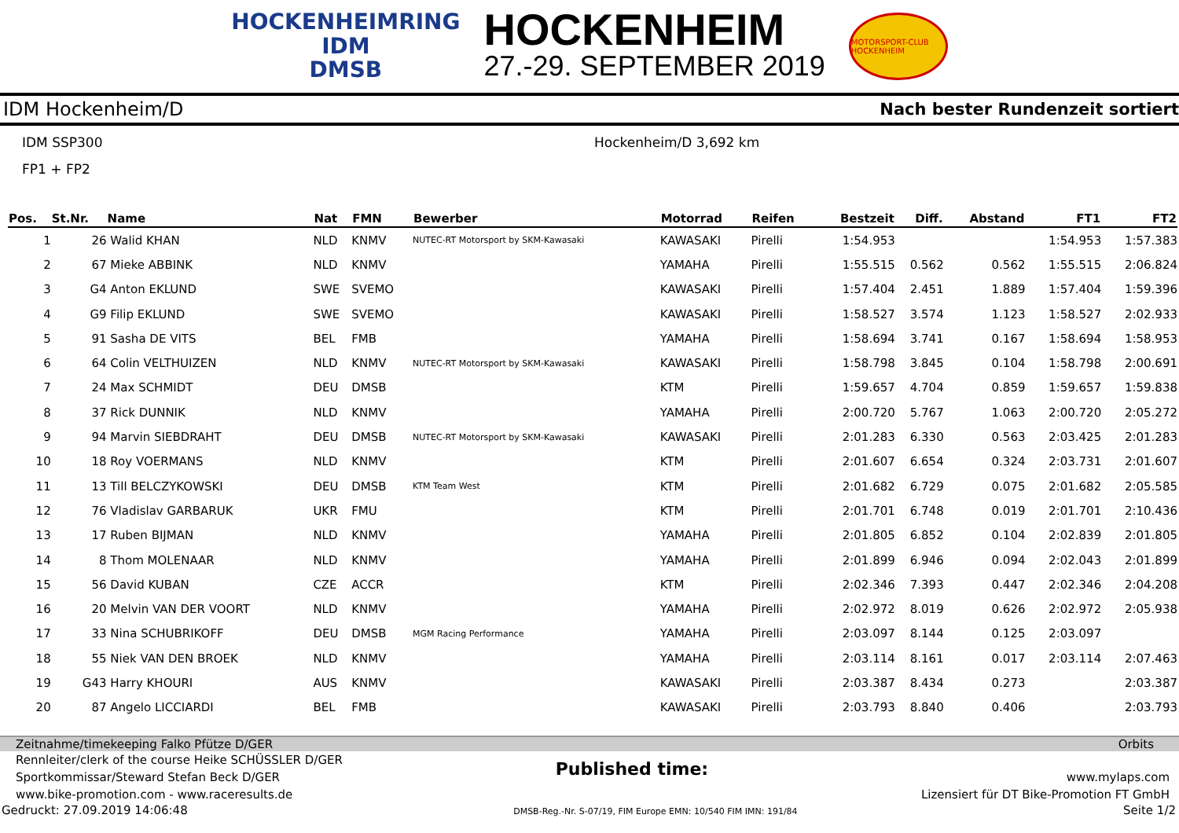HOCKENHEIMRING
IDM
DMSB
HOCKENHEIM
27.-29. SEPTEMBER 2019
MOTORSPORT-CLUB HOCKENHEIM
IDM Hockenheim/D Nach bester Rundenzeit sortiert
IDM SSP300
FP1 + FP2
Hockenheim/D 3,692 km
| Pos. | St.Nr. | Name | Nat | FMN | Bewerber | Motorrad | Reifen | Bestzeit | Diff. | Abstand | FT1 | FT2 |
| --- | --- | --- | --- | --- | --- | --- | --- | --- | --- | --- | --- | --- |
| 1 | 26 | Walid KHAN | NLD | KNMV | NUTEC-RT Motorsport by SKM-Kawasaki | KAWASAKI | Pirelli | 1:54.953 | | | 1:54.953 | 1:57.383 |
| 2 | 67 | Mieke ABBINK | NLD | KNMV | | YAMAHA | Pirelli | 1:55.515 | 0.562 | 0.562 | 1:55.515 | 2:06.824 |
| 3 | G4 | Anton EKLUND | SWE | SVEMO | | KAWASAKI | Pirelli | 1:57.404 | 2.451 | 1.889 | 1:57.404 | 1:59.396 |
| 4 | G9 | Filip EKLUND | SWE | SVEMO | | KAWASAKI | Pirelli | 1:58.527 | 3.574 | 1.123 | 1:58.527 | 2:02.933 |
| 5 | 91 | Sasha DE VITS | BEL | FMB | | YAMAHA | Pirelli | 1:58.694 | 3.741 | 0.167 | 1:58.694 | 1:58.953 |
| 6 | 64 | Colin VELTHUIZEN | NLD | KNMV | NUTEC-RT Motorsport by SKM-Kawasaki | KAWASAKI | Pirelli | 1:58.798 | 3.845 | 0.104 | 1:58.798 | 2:00.691 |
| 7 | 24 | Max SCHMIDT | DEU | DMSB | | KTM | Pirelli | 1:59.657 | 4.704 | 0.859 | 1:59.657 | 1:59.838 |
| 8 | 37 | Rick DUNNIK | NLD | KNMV | | YAMAHA | Pirelli | 2:00.720 | 5.767 | 1.063 | 2:00.720 | 2:05.272 |
| 9 | 94 | Marvin SIEBDRAHT | DEU | DMSB | NUTEC-RT Motorsport by SKM-Kawasaki | KAWASAKI | Pirelli | 2:01.283 | 6.330 | 0.563 | 2:03.425 | 2:01.283 |
| 10 | 18 | Roy VOERMANS | NLD | KNMV | | KTM | Pirelli | 2:01.607 | 6.654 | 0.324 | 2:03.731 | 2:01.607 |
| 11 | 13 | Till BELCZYKOWSKI | DEU | DMSB | KTM Team West | KTM | Pirelli | 2:01.682 | 6.729 | 0.075 | 2:01.682 | 2:05.585 |
| 12 | 76 | Vladislav GARBARUK | UKR | FMU | | KTM | Pirelli | 2:01.701 | 6.748 | 0.019 | 2:01.701 | 2:10.436 |
| 13 | 17 | Ruben BIJMAN | NLD | KNMV | | YAMAHA | Pirelli | 2:01.805 | 6.852 | 0.104 | 2:02.839 | 2:01.805 |
| 14 | 8 | Thom MOLENAAR | NLD | KNMV | | YAMAHA | Pirelli | 2:01.899 | 6.946 | 0.094 | 2:02.043 | 2:01.899 |
| 15 | 56 | David KUBAN | CZE | ACCR | | KTM | Pirelli | 2:02.346 | 7.393 | 0.447 | 2:02.346 | 2:04.208 |
| 16 | 20 | Melvin VAN DER VOORT | NLD | KNMV | | YAMAHA | Pirelli | 2:02.972 | 8.019 | 0.626 | 2:02.972 | 2:05.938 |
| 17 | 33 | Nina SCHUBRIKOFF | DEU | DMSB | MGM Racing Performance | YAMAHA | Pirelli | 2:03.097 | 8.144 | 0.125 | 2:03.097 | |
| 18 | 55 | Niek VAN DEN BROEK | NLD | KNMV | | YAMAHA | Pirelli | 2:03.114 | 8.161 | 0.017 | 2:03.114 | 2:07.463 |
| 19 | G43 | Harry KHOURI | AUS | KNMV | | KAWASAKI | Pirelli | 2:03.387 | 8.434 | 0.273 | | 2:03.387 |
| 20 | 87 | Angelo LICCIARDI | BEL | FMB | | KAWASAKI | Pirelli | 2:03.793 | 8.840 | 0.406 | | 2:03.793 |
Zeitnahme/timekeeping Falko Pfütze D/GER Orbits
Rennleiter/clerk of the course Heike SCHÜSSLER D/GER
Sportkommissar/Steward Stefan Beck D/GER
www.bike-promotion.com - www.raceresults.de
Published time:
www.mylaps.com
Lizensiert für DT Bike-Promotion FT GmbH
Gedruckt: 27.09.2019 14:06:48 DMSB-Reg.-Nr. S-07/19, FIM Europe EMN: 10/540 FIM IMN: 191/84 Seite 1/2